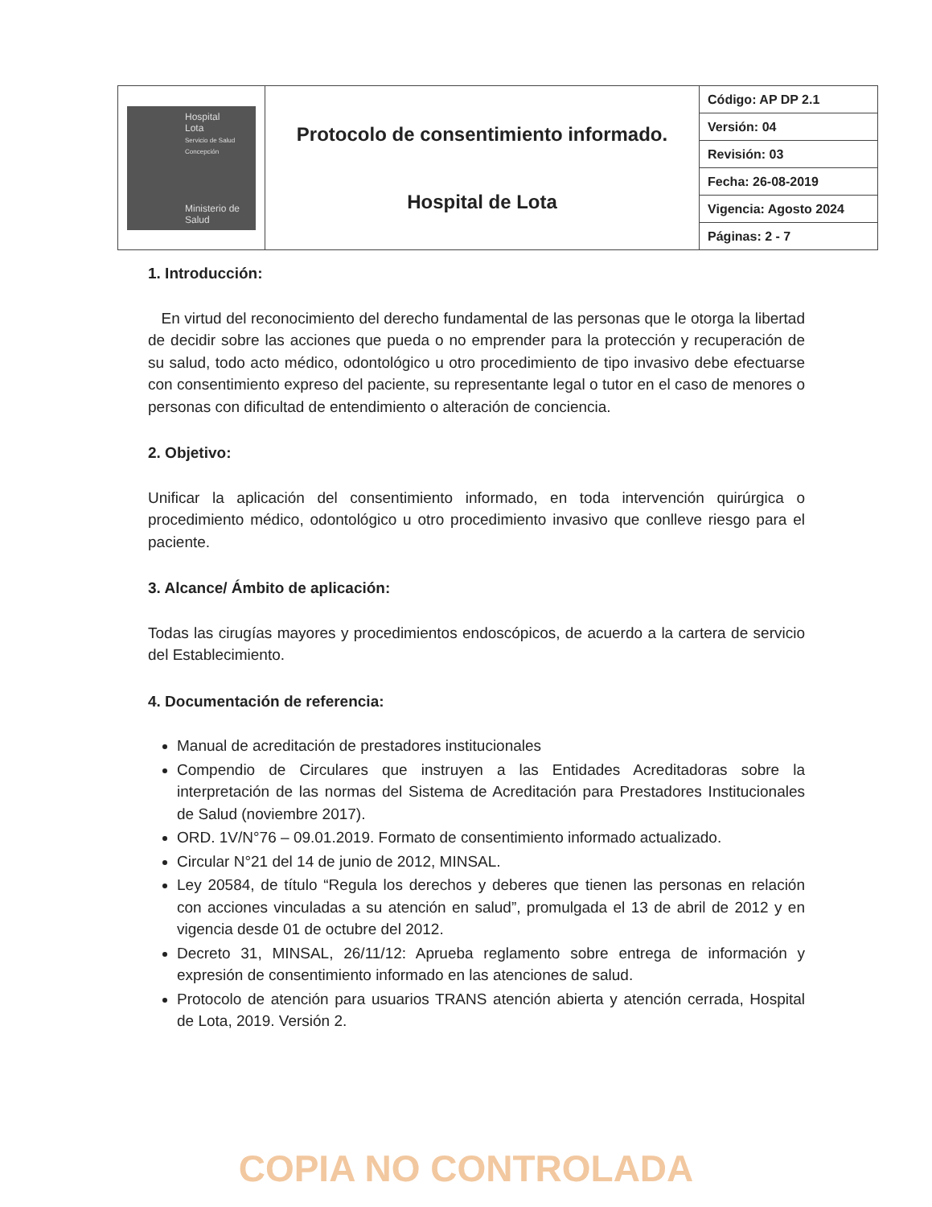| Hospital Lota Servicio de Salud Concepción Ministerio de Salud | Protocolo de consentimiento informado. Hospital de Lota | Código: AP DP 2.1 |
| | | Versión: 04 |
| | | Revisión: 03 |
| | | Fecha: 26-08-2019 |
| | | Vigencia: Agosto 2024 |
| | | Páginas: 2 - 7 |
1. Introducción:
En virtud del reconocimiento del derecho fundamental de las personas que le otorga la libertad de decidir sobre las acciones que pueda o no emprender para la protección y recuperación de su salud, todo acto médico, odontológico u otro procedimiento de tipo invasivo debe efectuarse con consentimiento expreso del paciente, su representante legal o tutor en el caso de menores o personas con dificultad de entendimiento o alteración de conciencia.
2. Objetivo:
Unificar la aplicación del consentimiento informado, en toda intervención quirúrgica o procedimiento médico, odontológico u otro procedimiento invasivo que conlleve riesgo para el paciente.
3. Alcance/ Ámbito de aplicación:
Todas las cirugías mayores y procedimientos endoscópicos, de acuerdo a la cartera de servicio del Establecimiento.
4. Documentación de referencia:
Manual de acreditación de prestadores institucionales
Compendio de Circulares que instruyen a las Entidades Acreditadoras sobre la interpretación de las normas del Sistema de Acreditación para Prestadores Institucionales de Salud (noviembre 2017).
ORD. 1V/N°76 – 09.01.2019. Formato de consentimiento informado actualizado.
Circular N°21 del 14 de junio de 2012, MINSAL.
Ley 20584, de título “Regula los derechos y deberes que tienen las personas en relación con acciones vinculadas a su atención en salud”, promulgada el 13 de abril de 2012 y en vigencia desde 01 de octubre del 2012.
Decreto 31, MINSAL, 26/11/12: Aprueba reglamento sobre entrega de información y expresión de consentimiento informado en las atenciones de salud.
Protocolo de atención para usuarios TRANS atención abierta y atención cerrada, Hospital de Lota, 2019. Versión 2.
COPIA NO CONTROLADA